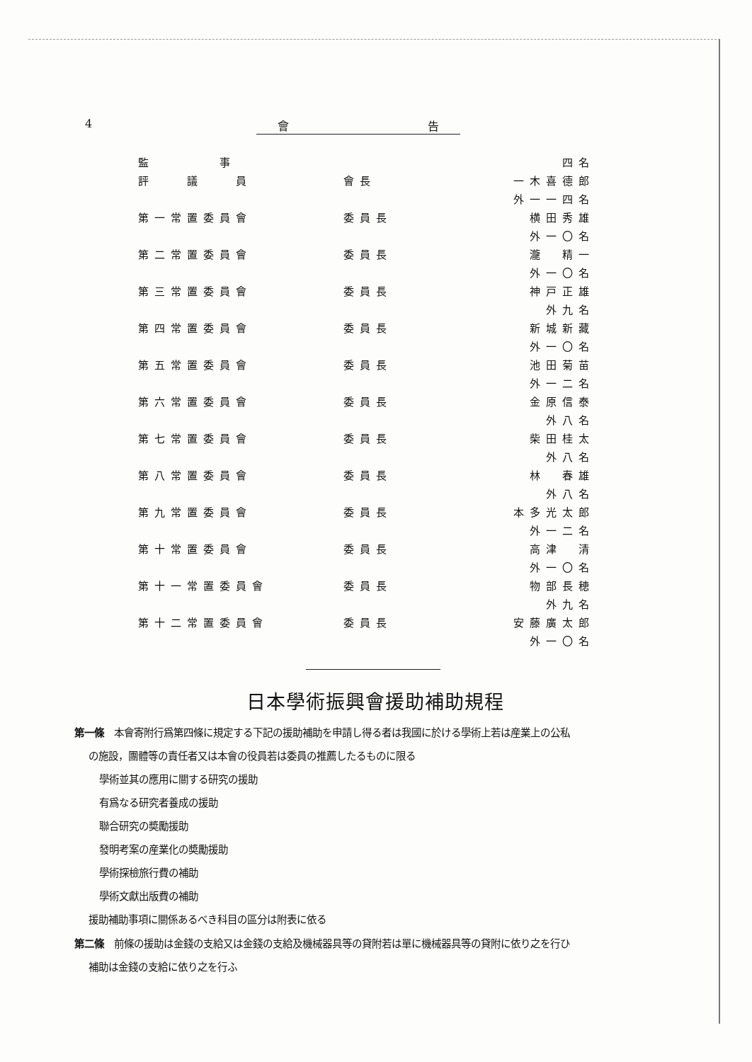4 會 告
| 監 事 | | 四名 |
| 評 議 員 | 會長 | 一木喜德郎 |
| | | 外一一四名 |
| 第一常置委員會 | 委員長 | 横田秀雄 |
| | | 外一〇名 |
| 第二常置委員會 | 委員長 | 瀧 精一 |
| | | 外一〇名 |
| 第三常置委員會 | 委員長 | 神戸正雄 |
| | | 外九名 |
| 第四常置委員會 | 委員長 | 新城新藏 |
| | | 外一〇名 |
| 第五常置委員會 | 委員長 | 池田菊苗 |
| | | 外一二名 |
| 第六常置委員會 | 委員長 | 金原信泰 |
| | | 外八名 |
| 第七常置委員會 | 委員長 | 柴田桂太 |
| | | 外八名 |
| 第八常置委員會 | 委員長 | 林 春雄 |
| | | 外八名 |
| 第九常置委員會 | 委員長 | 本多光太郎 |
| | | 外一二名 |
| 第十常置委員會 | 委員長 | 高津 清 |
| | | 外一〇名 |
| 第十一常置委員會 | 委員長 | 物部長穂 |
| | | 外九名 |
| 第十二常置委員會 | 委員長 | 安藤廣太郎 |
| | | 外一〇名 |
日本學術振興會援助補助規程
第一條　本會寄附行爲第四條に規定する下記の援助補助を申請し得る者は我國に於ける學術上若は産業上の公私
の施設，團體等の責任者又は本會の役員若は委員の推薦したるものに限る
學術並其の應用に關する研究の援助
有爲なる研究者養成の援助
聯合研究の奬勵援助
發明考案の産業化の奬勵援助
學術探檢旅行費の補助
學術文獻出版費の補助
援助補助事項に關係あるべき科目の區分は附表に依る
第二條　前條の援助は金錢の支給又は金錢の支給及機械器具等の貸附若は單に機械器具等の貸附に依り之を行ひ
補助は金錢の支給に依り之を行ふ